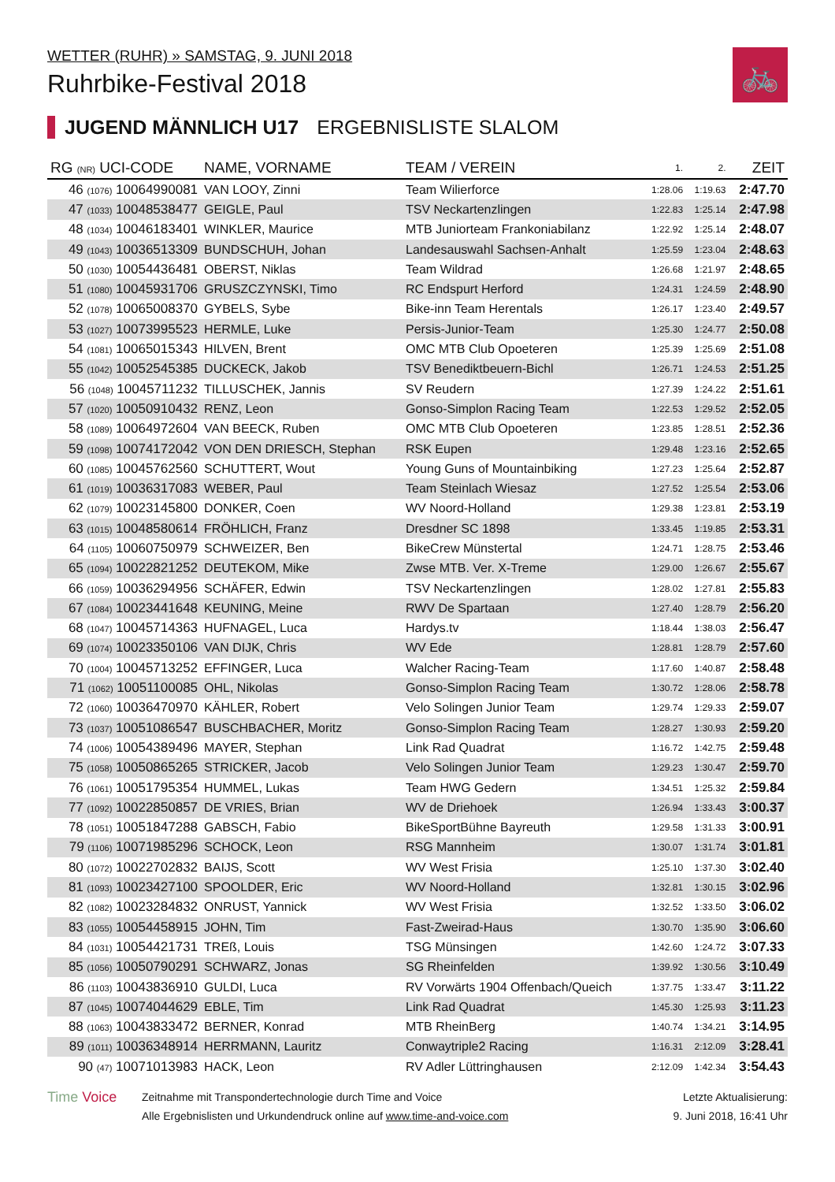WETTER (RUHR) » SAMSTAG, 9. JUNI 2018
Ruhrbike-Festival 2018
🚲
JUGEND MÄNNLICH U17 ERGEBNISLISTE SLALOM
| RG (NR) UCI-CODE | NAME, VORNAME | TEAM / VEREIN | 1. | 2. | ZEIT |
| --- | --- | --- | --- | --- | --- |
| 46 (1076) 10064990081 | VAN LOOY, Zinni | Team Wilierforce | 1:28.06 | 1:19.63 | 2:47.70 |
| 47 (1033) 10048538477 | GEIGLE, Paul | TSV Neckartenzlingen | 1:22.83 | 1:25.14 | 2:47.98 |
| 48 (1034) 10046183401 | WINKLER, Maurice | MTB Juniorteam Frankoniabilanz | 1:22.92 | 1:25.14 | 2:48.07 |
| 49 (1043) 10036513309 | BUNDSCHUH, Johan | Landesauswahl Sachsen-Anhalt | 1:25.59 | 1:23.04 | 2:48.63 |
| 50 (1030) 10054436481 | OBERST, Niklas | Team Wildrad | 1:26.68 | 1:21.97 | 2:48.65 |
| 51 (1080) 10045931706 | GRUSZCZYNSKI, Timo | RC Endspurt Herford | 1:24.31 | 1:24.59 | 2:48.90 |
| 52 (1078) 10065008370 | GYBELS, Sybe | Bike-inn Team Herentals | 1:26.17 | 1:23.40 | 2:49.57 |
| 53 (1027) 10073995523 | HERMLE, Luke | Persis-Junior-Team | 1:25.30 | 1:24.77 | 2:50.08 |
| 54 (1081) 10065015343 | HILVEN, Brent | OMC MTB Club Opoeteren | 1:25.39 | 1:25.69 | 2:51.08 |
| 55 (1042) 10052545385 | DUCKECK, Jakob | TSV Benediktbeuern-Bichl | 1:26.71 | 1:24.53 | 2:51.25 |
| 56 (1048) 10045711232 | TILLUSCHEK, Jannis | SV Reudern | 1:27.39 | 1:24.22 | 2:51.61 |
| 57 (1020) 10050910432 | RENZ, Leon | Gonso-Simplon Racing Team | 1:22.53 | 1:29.52 | 2:52.05 |
| 58 (1089) 10064972604 | VAN BEECK, Ruben | OMC MTB Club Opoeteren | 1:23.85 | 1:28.51 | 2:52.36 |
| 59 (1098) 10074172042 | VON DEN DRIESCH, Stephan | RSK Eupen | 1:29.48 | 1:23.16 | 2:52.65 |
| 60 (1085) 10045762560 | SCHUTTERT, Wout | Young Guns of Mountainbiking | 1:27.23 | 1:25.64 | 2:52.87 |
| 61 (1019) 10036317083 | WEBER, Paul | Team Steinlach Wiesaz | 1:27.52 | 1:25.54 | 2:53.06 |
| 62 (1079) 10023145800 | DONKER, Coen | WV Noord-Holland | 1:29.38 | 1:23.81 | 2:53.19 |
| 63 (1015) 10048580614 | FRÖHLICH, Franz | Dresdner SC 1898 | 1:33.45 | 1:19.85 | 2:53.31 |
| 64 (1105) 10060750979 | SCHWEIZER, Ben | BikeCrew Münstertal | 1:24.71 | 1:28.75 | 2:53.46 |
| 65 (1094) 10022821252 | DEUTEKOM, Mike | Zwse MTB. Ver. X-Treme | 1:29.00 | 1:26.67 | 2:55.67 |
| 66 (1059) 10036294956 | SCHÄFER, Edwin | TSV Neckartenzlingen | 1:28.02 | 1:27.81 | 2:55.83 |
| 67 (1084) 10023441648 | KEUNING, Meine | RWV De Spartaan | 1:27.40 | 1:28.79 | 2:56.20 |
| 68 (1047) 10045714363 | HUFNAGEL, Luca | Hardys.tv | 1:18.44 | 1:38.03 | 2:56.47 |
| 69 (1074) 10023350106 | VAN DIJK, Chris | WV Ede | 1:28.81 | 1:28.79 | 2:57.60 |
| 70 (1004) 10045713252 | EFFINGER, Luca | Walcher Racing-Team | 1:17.60 | 1:40.87 | 2:58.48 |
| 71 (1062) 10051100085 | OHL, Nikolas | Gonso-Simplon Racing Team | 1:30.72 | 1:28.06 | 2:58.78 |
| 72 (1060) 10036470970 | KÄHLER, Robert | Velo Solingen Junior Team | 1:29.74 | 1:29.33 | 2:59.07 |
| 73 (1037) 10051086547 | BUSCHBACHER, Moritz | Gonso-Simplon Racing Team | 1:28.27 | 1:30.93 | 2:59.20 |
| 74 (1006) 10054389496 | MAYER, Stephan | Link Rad Quadrat | 1:16.72 | 1:42.75 | 2:59.48 |
| 75 (1058) 10050865265 | STRICKER, Jacob | Velo Solingen Junior Team | 1:29.23 | 1:30.47 | 2:59.70 |
| 76 (1061) 10051795354 | HUMMEL, Lukas | Team HWG Gedern | 1:34.51 | 1:25.32 | 2:59.84 |
| 77 (1092) 10022850857 | DE VRIES, Brian | WV de Driehoek | 1:26.94 | 1:33.43 | 3:00.37 |
| 78 (1051) 10051847288 | GABSCH, Fabio | BikeSportBühne Bayreuth | 1:29.58 | 1:31.33 | 3:00.91 |
| 79 (1106) 10071985296 | SCHOCK, Leon | RSG Mannheim | 1:30.07 | 1:31.74 | 3:01.81 |
| 80 (1072) 10022702832 | BAIJS, Scott | WV West Frisia | 1:25.10 | 1:37.30 | 3:02.40 |
| 81 (1093) 10023427100 | SPOOLDER, Eric | WV Noord-Holland | 1:32.81 | 1:30.15 | 3:02.96 |
| 82 (1082) 10023284832 | ONRUST, Yannick | WV West Frisia | 1:32.52 | 1:33.50 | 3:06.02 |
| 83 (1055) 10054458915 | JOHN, Tim | Fast-Zweirad-Haus | 1:30.70 | 1:35.90 | 3:06.60 |
| 84 (1031) 10054421731 | TREß, Louis | TSG Münsingen | 1:42.60 | 1:24.72 | 3:07.33 |
| 85 (1056) 10050790291 | SCHWARZ, Jonas | SG Rheinfelden | 1:39.92 | 1:30.56 | 3:10.49 |
| 86 (1103) 10043836910 | GULDI, Luca | RV Vorwärts 1904 Offenbach/Queich | 1:37.75 | 1:33.47 | 3:11.22 |
| 87 (1045) 10074044629 | EBLE, Tim | Link Rad Quadrat | 1:45.30 | 1:25.93 | 3:11.23 |
| 88 (1063) 10043833472 | BERNER, Konrad | MTB RheinBerg | 1:40.74 | 1:34.21 | 3:14.95 |
| 89 (1011) 10036348914 | HERRMANN, Lauritz | Conwaytriple2 Racing | 1:16.31 | 2:12.09 | 3:28.41 |
| 90 (47) 10071013983 | HACK, Leon | RV Adler Lüttringhausen | 2:12.09 | 1:42.34 | 3:54.43 |
Time Voice
Zeitnahme mit Transpondertechnologie durch Time and Voice
Alle Ergebnislisten und Urkundendruck online auf www.time-and-voice.com
Letzte Aktualisierung:
9. Juni 2018, 16:41 Uhr